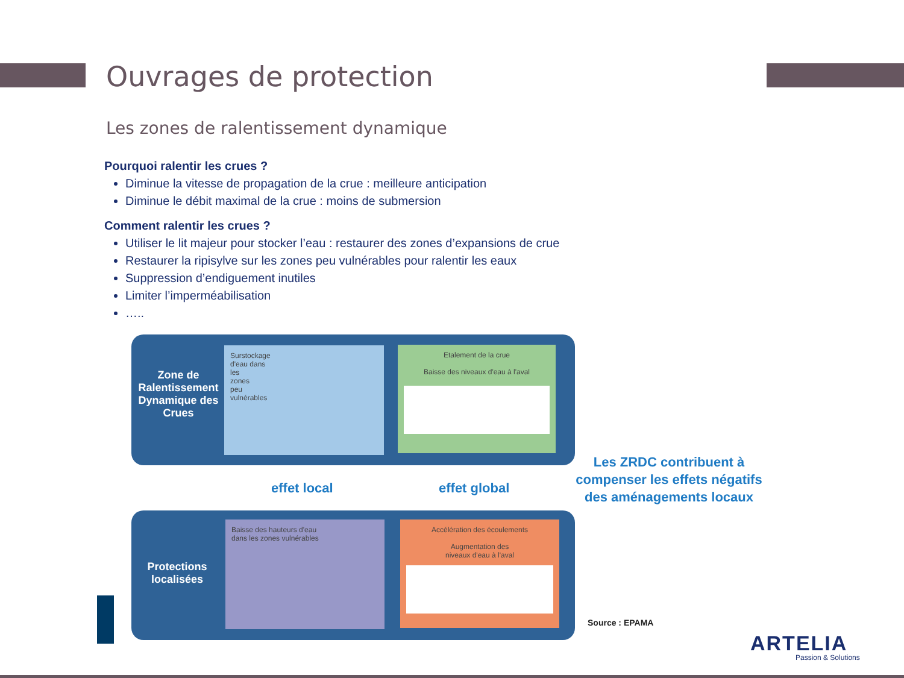Ouvrages de protection
Les zones de ralentissement dynamique
Pourquoi ralentir les crues ?
Diminue la vitesse de propagation de la crue : meilleure anticipation
Diminue le débit maximal de la crue : moins de submersion
Comment ralentir les crues ?
Utiliser le lit majeur pour stocker l’eau : restaurer des zones d’expansions de crue
Restaurer la ripisylve sur les zones peu vulnérables pour ralentir les eaux
Suppression d’endiguement inutiles
Limiter l’imperméabilisation
…..
Zone de Ralentissement Dynamique des Crues
Surstockage
d'eau dans
les
zones
peu
vulnérables
Etalement de la crue
Baisse des niveaux d'eau à l'aval
effet local effet global
Protections localisées
Baisse des hauteurs d'eau
dans les zones vulnérables
Accélération des écoulements
Augmentation des
niveaux d'eau à l'aval
Les ZRDC contribuent à compenser les effets négatifs des aménagements locaux
Source : EPAMA
ARTELIA
Passion & Solutions